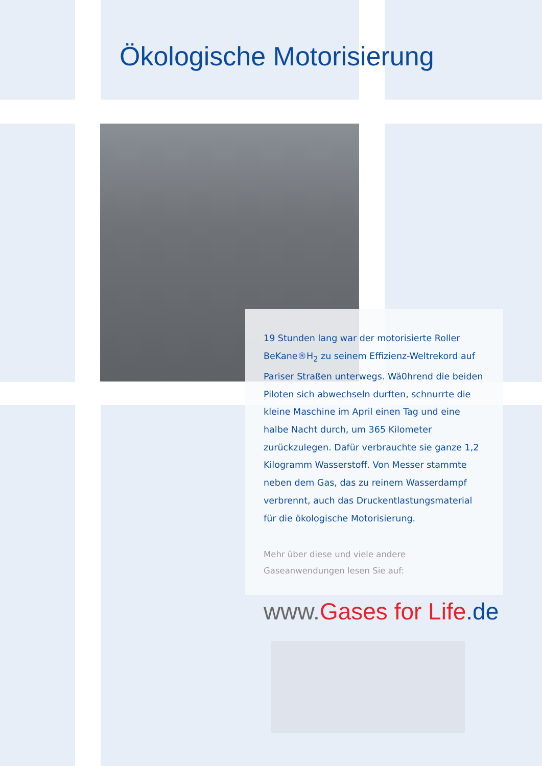Ökologische Motorisierung
19 Stunden lang war der motorisierte Roller BeKane®H<sub>2</sub> zu seinem Effizienz-Weltrekord auf Pariser Straßen unterwegs. Wä0hrend die beiden Piloten sich abwechseln durften, schnurrte die kleine Maschine im April einen Tag und eine halbe Nacht durch, um 365 Kilometer zurückzulegen. Dafür verbrauchte sie ganze 1,2 Kilogramm Wasserstoff. Von Messer stammte neben dem Gas, das zu reinem Wasserdampf verbrennt, auch das Druckentlastungsmaterial für die ökologische Motorisierung.
Mehr über diese und viele andere Gaseanwendungen lesen Sie auf:
www. Gases for Life.de